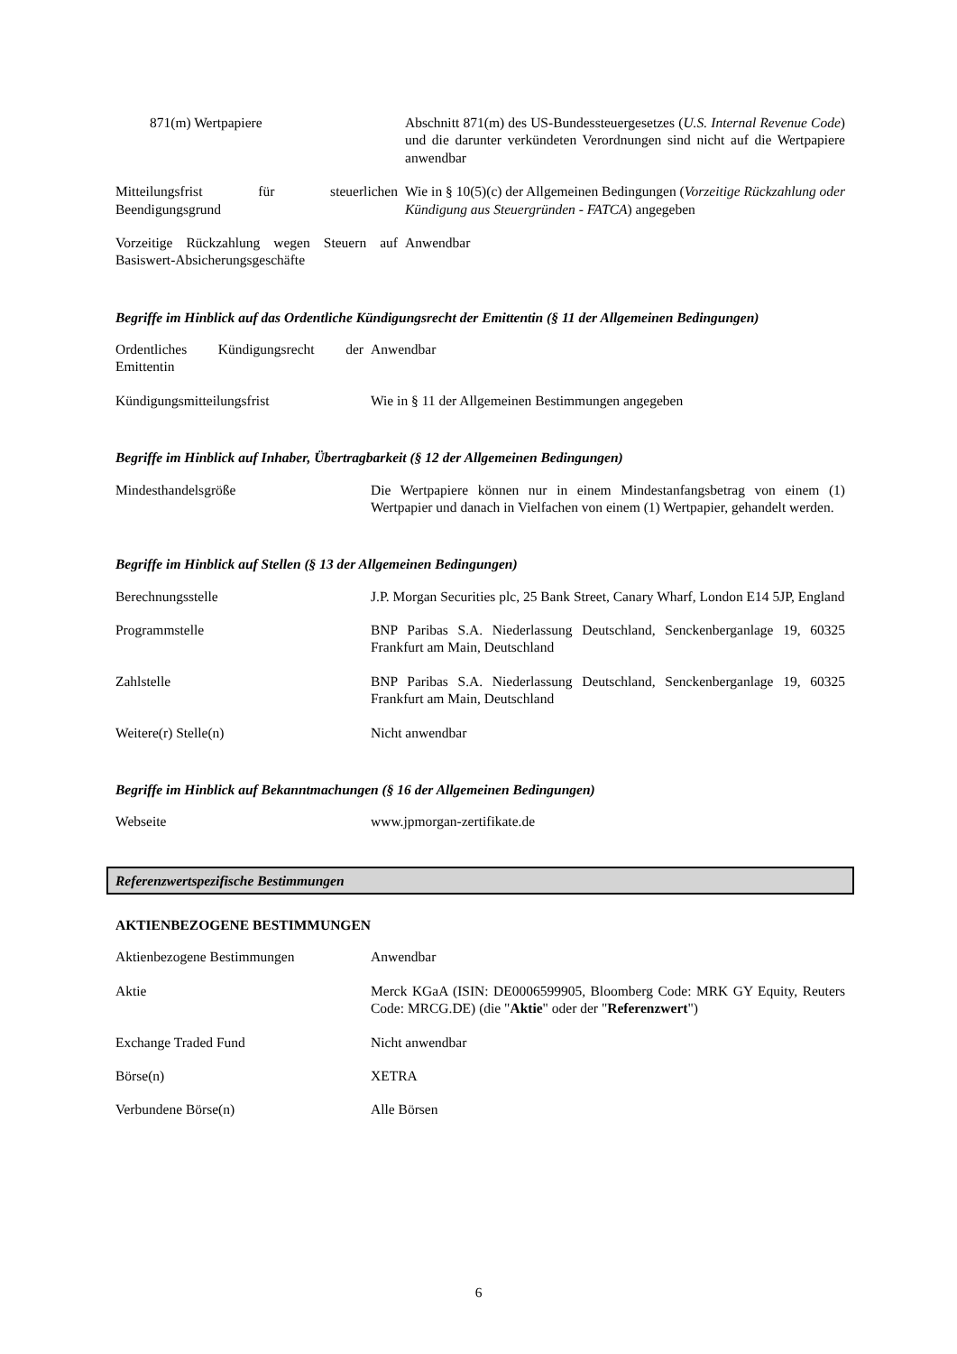| 871(m) Wertpapiere | Abschnitt 871(m) des US-Bundessteuergesetzes ( U.S. Internal Revenue Code ) und die darunter verkündeten Verordnungen sind nicht auf die Wertpapiere anwendbar |
| Mitteilungsfrist für steuerlichen Beendigungsgrund | Wie in § 10(5)(c) der Allgemeinen Bedingungen ( Vorzeitige Rückzahlung oder Kündigung aus Steuergründen - FATCA ) angegeben |
| Vorzeitige Rückzahlung wegen Steuern auf Basiswert-Absicherungsgeschäfte | Anwendbar |
Begriffe im Hinblick auf das Ordentliche Kündigungsrecht der Emittentin (§ 11 der Allgemeinen Bedingungen)
| Ordentliches Kündigungsrecht der Emittentin | Anwendbar |
| Kündigungsmitteilungsfrist | Wie in § 11 der Allgemeinen Bestimmungen angegeben |
Begriffe im Hinblick auf Inhaber, Übertragbarkeit (§ 12 der Allgemeinen Bedingungen)
| Mindesthandelsgröße | Die Wertpapiere können nur in einem Mindestanfangsbetrag von einem (1) Wertpapier und danach in Vielfachen von einem (1) Wertpapier, gehandelt werden. |
Begriffe im Hinblick auf Stellen (§ 13 der Allgemeinen Bedingungen)
| Berechnungsstelle | J.P. Morgan Securities plc, 25 Bank Street, Canary Wharf, London E14 5JP, England |
| Programmstelle | BNP Paribas S.A. Niederlassung Deutschland, Senckenberganlage 19, 60325 Frankfurt am Main, Deutschland |
| Zahlstelle | BNP Paribas S.A. Niederlassung Deutschland, Senckenberganlage 19, 60325 Frankfurt am Main, Deutschland |
| Weitere(r) Stelle(n) | Nicht anwendbar |
Begriffe im Hinblick auf Bekanntmachungen (§ 16 der Allgemeinen Bedingungen)
| Webseite | www.jpmorgan-zertifikate.de |
Referenzwertspezifische Bestimmungen
AKTIENBEZOGENE BESTIMMUNGEN
| Aktienbezogene Bestimmungen | Anwendbar |
| Aktie | Merck KGaA (ISIN: DE0006599905, Bloomberg Code: MRK GY Equity, Reuters Code: MRCG.DE) (die " Aktie " oder der " Referenzwert ") |
| Exchange Traded Fund | Nicht anwendbar |
| Börse(n) | XETRA |
| Verbundene Börse(n) | Alle Börsen |
6